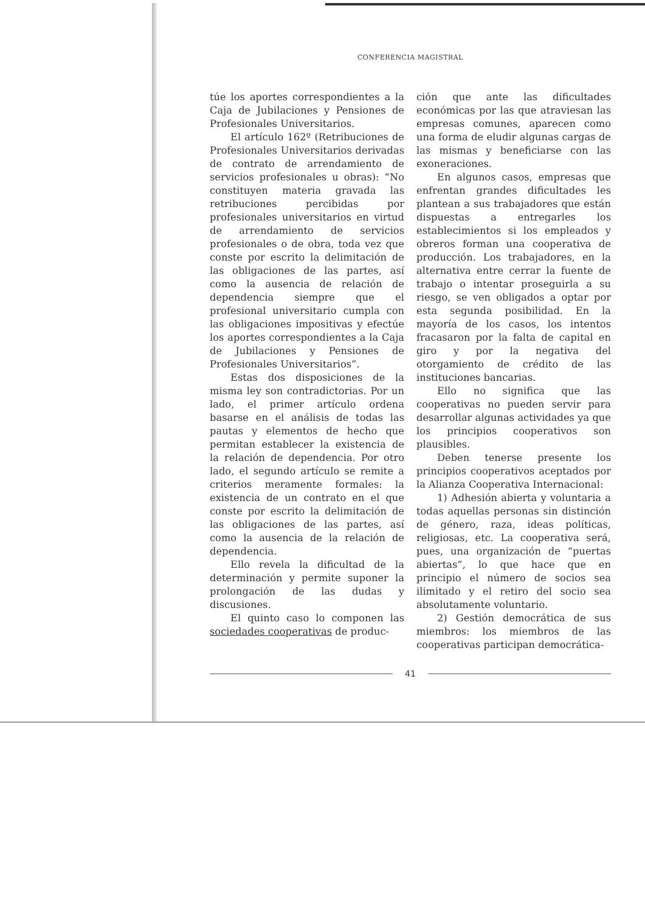CONFERENCIA MAGISTRAL
túe los aportes correspondientes a la Caja de Jubilaciones y Pensiones de Profesionales Universitarios.
El artículo 162º (Retribuciones de Profesionales Universitarios derivadas de contrato de arrendamiento de servicios profesionales u obras): “No constituyen materia gravada las retribuciones percibidas por profesionales universitarios en virtud de arrendamiento de servicios profesionales o de obra, toda vez que conste por escrito la delimitación de las obligaciones de las partes, así como la ausencia de relación de dependencia siempre que el profesional universitario cumpla con las obligaciones impositivas y efectúe los aportes correspondientes a la Caja de Jubilaciones y Pensiones de Profesionales Universitarios”.
Estas dos disposiciones de la misma ley son contradictorias. Por un lado, el primer artículo ordena basarse en el análisis de todas las pautas y elementos de hecho que permitan establecer la existencia de la relación de dependencia. Por otro lado, el segundo artículo se remite a criterios meramente formales: la existencia de un contrato en el que conste por escrito la delimitación de las obligaciones de las partes, así como la ausencia de la relación de dependencia.
Ello revela la dificultad de la determinación y permite suponer la prolongación de las dudas y discusiones.
El quinto caso lo componen las sociedades cooperativas de produc-
ción que ante las dificultades económicas por las que atraviesan las empresas comunes, aparecen como una forma de eludir algunas cargas de las mismas y beneficiarse con las exoneraciones.
En algunos casos, empresas que enfrentan grandes dificultades les plantean a sus trabajadores que están dispuestas a entregarles los establecimientos si los empleados y obreros forman una cooperativa de producción. Los trabajadores, en la alternativa entre cerrar la fuente de trabajo o intentar proseguirla a su riesgo, se ven obligados a optar por esta segunda posibilidad. En la mayoría de los casos, los intentos fracasaron por la falta de capital en giro y por la negativa del otorgamiento de crédito de las instituciones bancarias.
Ello no significa que las cooperativas no pueden servir para desarrollar algunas actividades ya que los principios cooperativos son plausibles.
Deben tenerse presente los principios cooperativos aceptados por la Alianza Cooperativa Internacional:
1) Adhesión abierta y voluntaria a todas aquellas personas sin distinción de género, raza, ideas políticas, religiosas, etc. La cooperativa será, pues, una organización de “puertas abiertas”, lo que hace que en principio el número de socios sea ilimitado y el retiro del socio sea absolutamente voluntario.
2) Gestión democrática de sus miembros: los miembros de las cooperativas participan democrática-
41